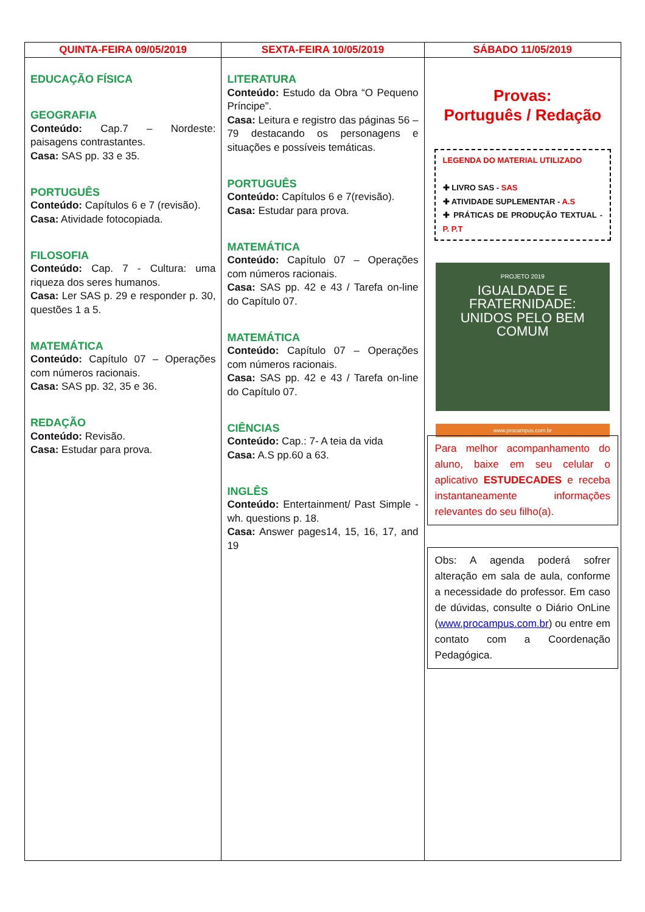| QUINTA-FEIRA 09/05/2019 | SEXTA-FEIRA 10/05/2019 | SÁBADO 11/05/2019 |
| --- | --- | --- |
| EDUCAÇÃO FÍSICA GEOGRAFIA Conteúdo: Cap.7 – Nordeste: paisagens contrastantes. Casa: SAS pp. 33 e 35. PORTUGUÊS Conteúdo: Capítulos 6 e 7 (revisão). Casa: Atividade fotocopiada. FILOSOFIA Conteúdo: Cap. 7 - Cultura: uma riqueza dos seres humanos. Casa: Ler SAS p. 29 e responder p. 30, questões 1 a 5. MATEMÁTICA Conteúdo: Capítulo 07 – Operações com números racionais. Casa: SAS pp. 32, 35 e 36. REDAÇÃO Conteúdo: Revisão. Casa: Estudar para prova. | LITERATURA Conteúdo: Estudo da Obra “O Pequeno Príncipe”. Casa: Leitura e registro das páginas 56 – 79 destacando os personagens e situações e possíveis temáticas. PORTUGUÊS Conteúdo: Capítulos 6 e 7(revisão). Casa: Estudar para prova. MATEMÁTICA Conteúdo: Capítulo 07 – Operações com números racionais. Casa: SAS pp. 42 e 43 / Tarefa on-line do Capítulo 07. MATEMÁTICA Conteúdo: Capítulo 07 – Operações com números racionais. Casa: SAS pp. 42 e 43 / Tarefa on-line do Capítulo 07. CIÊNCIAS Conteúdo: Cap.: 7- A teia da vida Casa: A.S pp.60 a 63. INGLÊS Conteúdo: Entertainment/ Past Simple - wh. questions p. 18. Casa: Answer pages14, 15, 16, 17, and 19 | Provas: Português / Redação LEGENDA DO MATERIAL UTILIZADO ✚ LIVRO SAS - SAS ✚ ATIVIDADE SUPLEMENTAR - A.S ✚ PRÁTICAS DE PRODUÇÃO TEXTUAL - P. P.T PROJETO 2019 IGUALDADE E FRATERNIDADE: UNIDOS PELO BEM COMUM www.procampus.com.br Para melhor acompanhamento do aluno, baixe em seu celular o aplicativo ESTUDECADES e receba instantaneamente informações relevantes do seu filho(a). Obs: A agenda poderá sofrer alteração em sala de aula, conforme a necessidade do professor. Em caso de dúvidas, consulte o Diário OnLine ( www.procampus.com.br ) ou entre em contato com a Coordenação Pedagógica. |